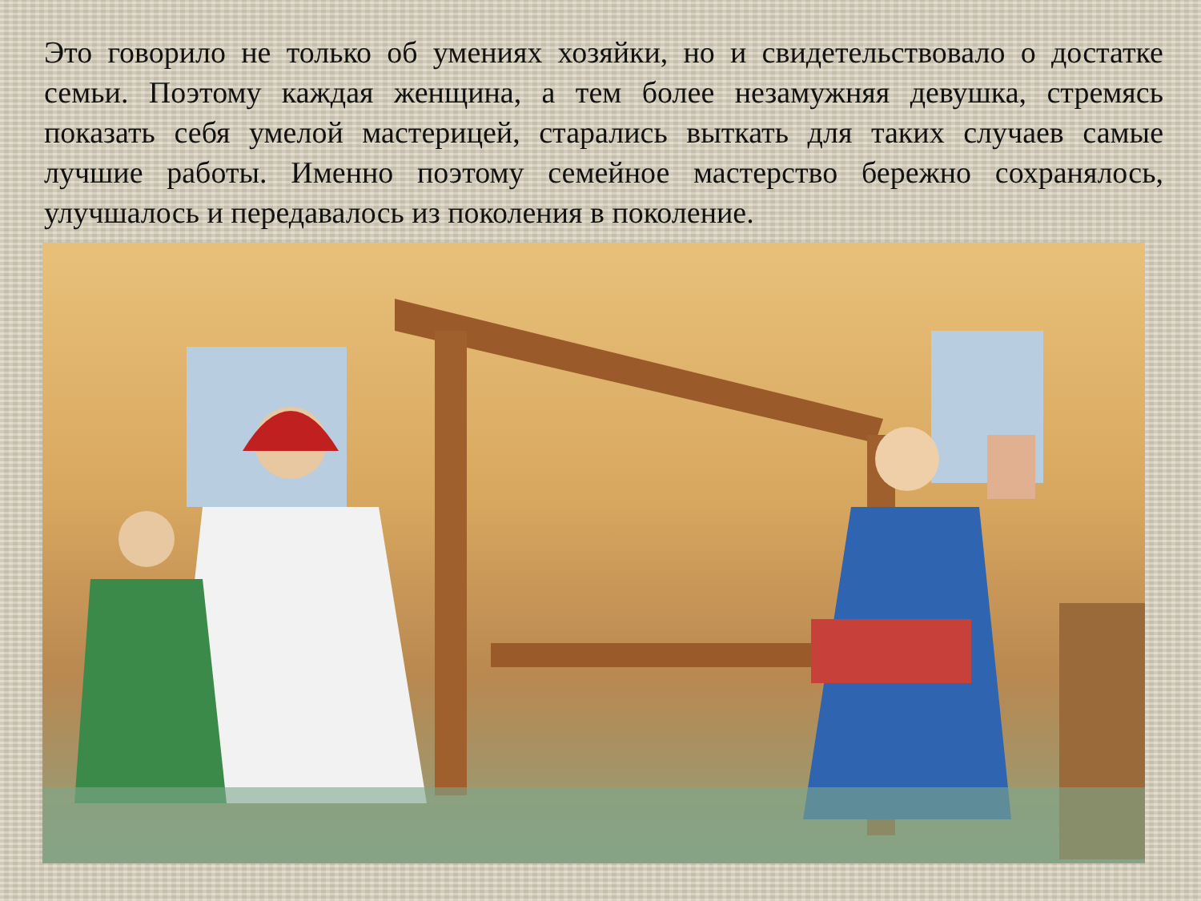Это говорило не только об умениях хозяйки, но и свидетельствовало о достатке семьи. Поэтому каждая женщина, а тем более незамужняя девушка, стремясь показать себя умелой мастерицей, старались выткать для таких случаев самые лучшие работы. Именно поэтому семейное мастерство бережно сохранялось, улучшалось и передавалось из поколения в поколение.